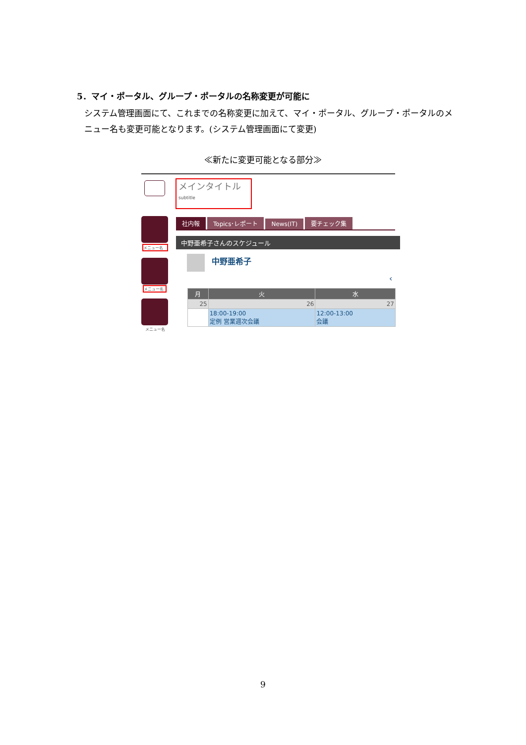5．マイ・ポータル、グループ・ポータルの名称変更が可能に
システム管理画面にて、これまでの名称変更に加えて、マイ・ポータル、グループ・ポータルのメニュー名も変更可能となります。(システム管理画面にて変更)
≪新たに変更可能となる部分≫
メインタイトル
subtitle
メニュー名
メニュー名
メニュー名
社内報 Topics･レポート News(IT) 要チェック集
中野亜希子さんのスケジュール
中野亜希子
‹
| 月 | 火 | 水 |
| 25 | 26 | 27 |
| | 18:00-19:00 定例 営業週次会議 | 12:00-13:00 会議 |
9